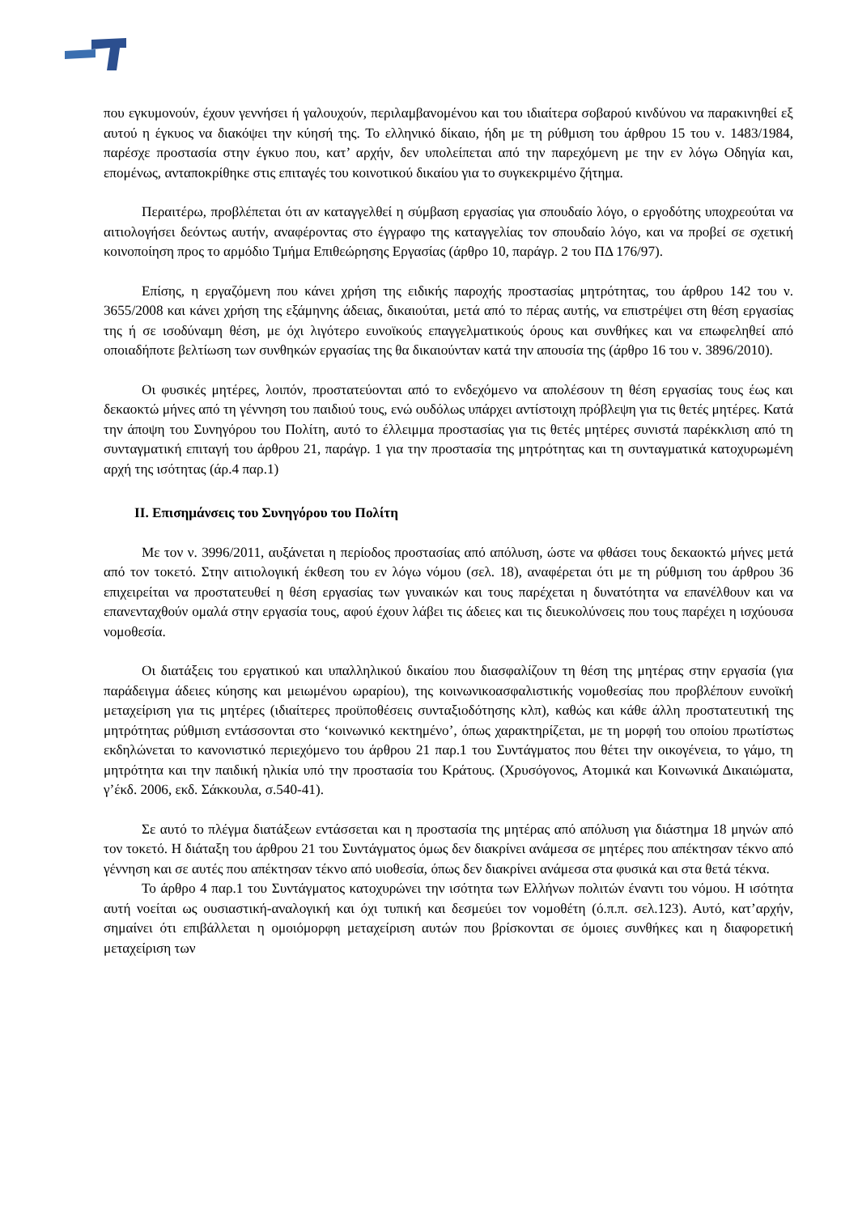που εγκυμονούν, έχουν γεννήσει ή γαλουχούν, περιλαμβανομένου και του ιδιαίτερα σοβαρού κινδύνου να παρακινηθεί εξ αυτού η έγκυος να διακόψει την κύησή της. Το ελληνικό δίκαιο, ήδη με τη ρύθμιση του άρθρου 15 του ν. 1483/1984, παρέσχε προστασία στην έγκυο που, κατ’ αρχήν, δεν υπολείπεται από την παρεχόμενη με την εν λόγω Οδηγία και, επομένως, ανταποκρίθηκε στις επιταγές του κοινοτικού δικαίου για το συγκεκριμένο ζήτημα.
Περαιτέρω, προβλέπεται ότι αν καταγγελθεί η σύμβαση εργασίας για σπουδαίο λόγο, ο εργοδότης υποχρεούται να αιτιολογήσει δεόντως αυτήν, αναφέροντας στο έγγραφο της καταγγελίας τον σπουδαίο λόγο, και να προβεί σε σχετική κοινοποίηση προς το αρμόδιο Τμήμα Επιθεώρησης Εργασίας (άρθρο 10, παράγρ. 2 του ΠΔ 176/97).
Επίσης, η εργαζόμενη που κάνει χρήση της ειδικής παροχής προστασίας μητρότητας, του άρθρου 142 του ν. 3655/2008 και κάνει χρήση της εξάμηνης άδειας, δικαιούται, μετά από το πέρας αυτής, να επιστρέψει στη θέση εργασίας της ή σε ισοδύναμη θέση, με όχι λιγότερο ευνοϊκούς επαγγελματικούς όρους και συνθήκες και να επωφεληθεί από οποιαδήποτε βελτίωση των συνθηκών εργασίας της θα δικαιούνταν κατά την απουσία της (άρθρο 16 του ν. 3896/2010).
Οι φυσικές μητέρες, λοιπόν, προστατεύονται από το ενδεχόμενο να απολέσουν τη θέση εργασίας τους έως και δεκαοκτώ μήνες από τη γέννηση του παιδιού τους, ενώ ουδόλως υπάρχει αντίστοιχη πρόβλεψη για τις θετές μητέρες. Κατά την άποψη του Συνηγόρου του Πολίτη, αυτό το έλλειμμα προστασίας για τις θετές μητέρες συνιστά παρέκκλιση από τη συνταγματική επιταγή του άρθρου 21, παράγρ. 1 για την προστασία της μητρότητας και τη συνταγματικά κατοχυρωμένη αρχή της ισότητας (άρ.4 παρ.1)
ΙΙ. Επισημάνσεις του Συνηγόρου του Πολίτη
Με τον ν. 3996/2011, αυξάνεται η περίοδος προστασίας από απόλυση, ώστε να φθάσει τους δεκαοκτώ μήνες μετά από τον τοκετό. Στην αιτιολογική έκθεση του εν λόγω νόμου (σελ. 18), αναφέρεται ότι με τη ρύθμιση του άρθρου 36 επιχειρείται να προστατευθεί η θέση εργασίας των γυναικών και τους παρέχεται η δυνατότητα να επανέλθουν και να επανενταχθούν ομαλά στην εργασία τους, αφού έχουν λάβει τις άδειες και τις διευκολύνσεις που τους παρέχει η ισχύουσα νομοθεσία.
Οι διατάξεις του εργατικού και υπαλληλικού δικαίου που διασφαλίζουν τη θέση της μητέρας στην εργασία (για παράδειγμα άδειες κύησης και μειωμένου ωραρίου), της κοινωνικοασφαλιστικής νομοθεσίας που προβλέπουν ευνοϊκή μεταχείριση για τις μητέρες (ιδιαίτερες προϋποθέσεις συνταξιοδότησης κλπ), καθώς και κάθε άλλη προστατευτική της μητρότητας ρύθμιση εντάσσονται στο ‘κοινωνικό κεκτημένο’, όπως χαρακτηρίζεται, με τη μορφή του οποίου πρωτίστως εκδηλώνεται το κανονιστικό περιεχόμενο του άρθρου 21 παρ.1 του Συντάγματος που θέτει την οικογένεια, το γάμο, τη μητρότητα και την παιδική ηλικία υπό την προστασία του Κράτους. (Χρυσόγονος, Ατομικά και Κοινωνικά Δικαιώματα, γ’έκδ. 2006, εκδ. Σάκκουλα, σ.540-41).
Σε αυτό το πλέγμα διατάξεων εντάσσεται και η προστασία της μητέρας από απόλυση για διάστημα 18 μηνών από τον τοκετό. Η διάταξη του άρθρου 21 του Συντάγματος όμως δεν διακρίνει ανάμεσα σε μητέρες που απέκτησαν τέκνο από γέννηση και σε αυτές που απέκτησαν τέκνο από υιοθεσία, όπως δεν διακρίνει ανάμεσα στα φυσικά και στα θετά τέκνα.
Το άρθρο 4 παρ.1 του Συντάγματος κατοχυρώνει την ισότητα των Ελλήνων πολιτών έναντι του νόμου. Η ισότητα αυτή νοείται ως ουσιαστική-αναλογική και όχι τυπική και δεσμεύει τον νομοθέτη (ό.π.π. σελ.123). Αυτό, κατ’αρχήν, σημαίνει ότι επιβάλλεται η ομοιόμορφη μεταχείριση αυτών που βρίσκονται σε όμοιες συνθήκες και η διαφορετική μεταχείριση των